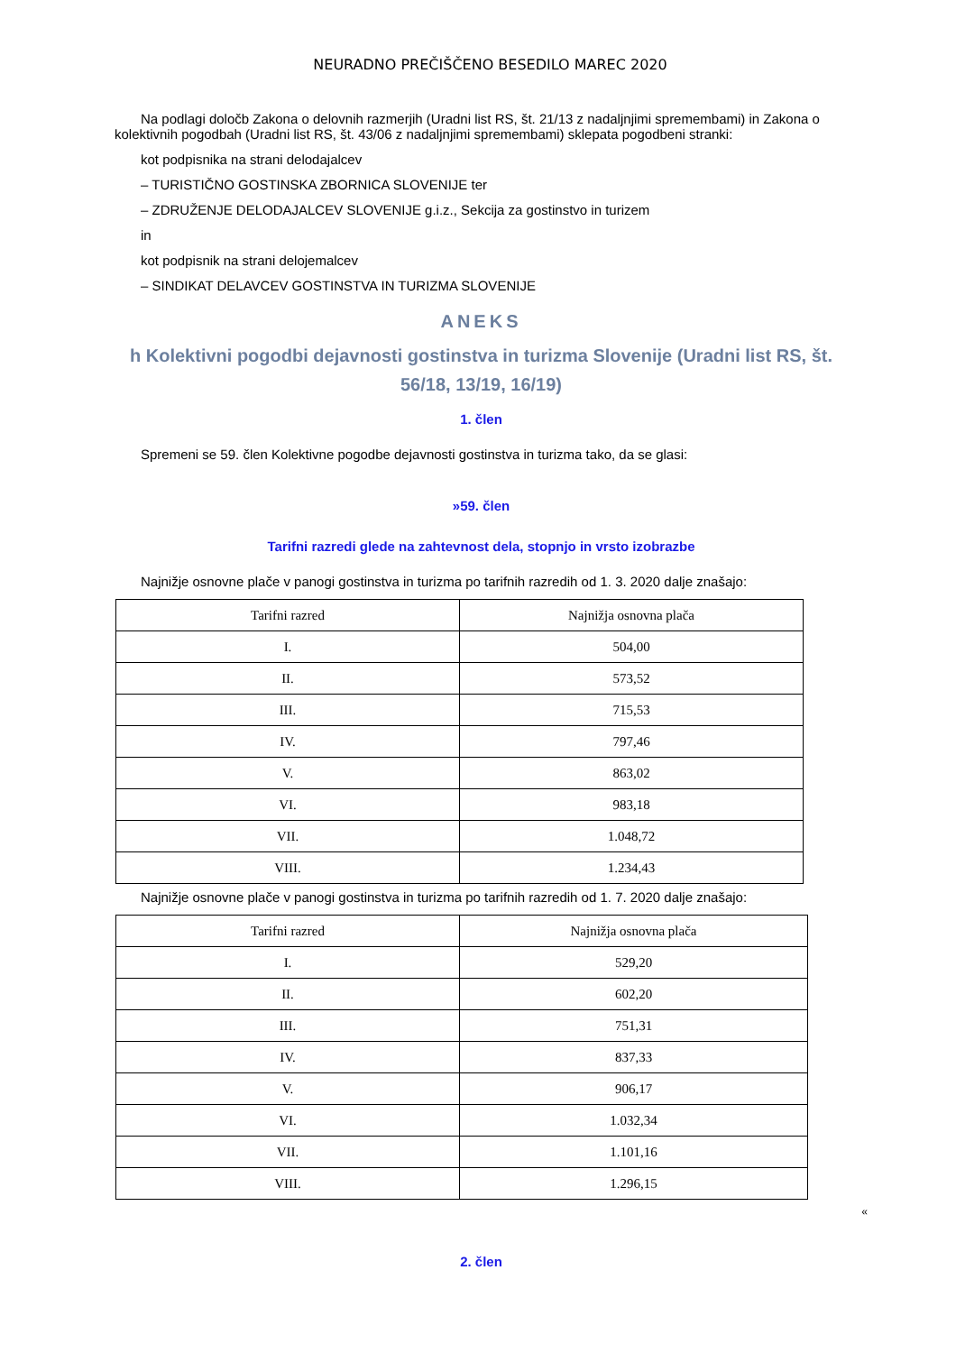NEURADNO PREČIŠČENO BESEDILO MAREC 2020
Na podlagi določb Zakona o delovnih razmerjih (Uradni list RS, št. 21/13 z nadaljnjimi spremembami) in Zakona o kolektivnih pogodbah (Uradni list RS, št. 43/06 z nadaljnjimi spremembami) sklepata pogodbeni stranki:
kot podpisnika na strani delodajalcev
– TURISTIČNO GOSTINSKA ZBORNICA SLOVENIJE ter
– ZDRUŽENJE DELODAJALCEV SLOVENIJE g.i.z., Sekcija za gostinstvo in turizem
in
kot podpisnik na strani delojemalcev
– SINDIKAT DELAVCEV GOSTINSTVA IN TURIZMA SLOVENIJE
ANEKS
h Kolektivni pogodbi dejavnosti gostinstva in turizma Slovenije (Uradni list RS, št. 56/18, 13/19, 16/19)
1. člen
Spremeni se 59. člen Kolektivne pogodbe dejavnosti gostinstva in turizma tako, da se glasi:
»59. člen
Tarifni razredi glede na zahtevnost dela, stopnjo in vrsto izobrazbe
Najnižje osnovne plače v panogi gostinstva in turizma po tarifnih razredih od 1. 3. 2020 dalje znašajo:
| Tarifni razred | Najnižja osnovna plača |
| I. | 504,00 |
| II. | 573,52 |
| III. | 715,53 |
| IV. | 797,46 |
| V. | 863,02 |
| VI. | 983,18 |
| VII. | 1.048,72 |
| VIII. | 1.234,43 |
Najnižje osnovne plače v panogi gostinstva in turizma po tarifnih razredih od 1. 7. 2020 dalje znašajo:
| Tarifni razred | Najnižja osnovna plača |
| I. | 529,20 |
| II. | 602,20 |
| III. | 751,31 |
| IV. | 837,33 |
| V. | 906,17 |
| VI. | 1.032,34 |
| VII. | 1.101,16 |
| VIII. | 1.296,15 |
«
2. člen